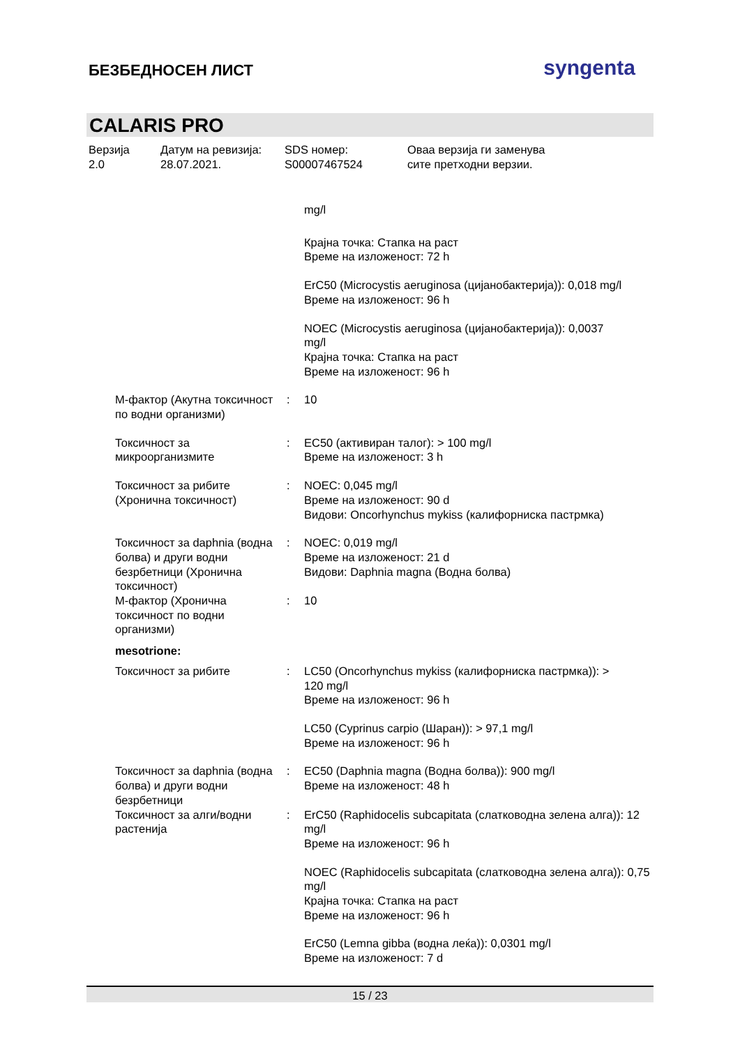БЕЗБЕДНОСЕН ЛИСТ
syngenta
CALARIS PRO
Верзија
2.0
Датум на ревизија:
28.07.2021.
SDS номер:
S00007467524
Оваа верзија ги заменува
сите претходни верзии.
mg/l
Крајна точка: Стапка на раст
Време на изложеност: 72 h
ErC50 (Microcystis aeruginosa (цијанобактерија)): 0,018 mg/l
Време на изложеност: 96 h
NOEC (Microcystis aeruginosa (цијанобактерија)): 0,0037
mg/l
Крајна точка: Стапка на раст
Време на изложеност: 96 h
М-фактор (Акутна токсичност по водни организми)
: 10
Токсичност за микроорганизмите
: EC50 (активиран талог): > 100 mg/l
Време на изложеност: 3 h
Токсичност за рибите (Хронична токсичност)
: NOEC: 0,045 mg/l
Време на изложеност: 90 d
Видови: Oncorhynchus mykiss (калифорниска пастрмка)
Токсичност за daphnia (водна болва) и други водни безрбетници (Хронична токсичност)
: NOEC: 0,019 mg/l
Време на изложеност: 21 d
Видови: Daphnia magna (Водна болва)
М-фактор (Хронична токсичност по водни организми)
: 10
mesotrione:
Токсичност за рибите : LC50 (Oncorhynchus mykiss (калифорниска пастрмка)): >
120 mg/l
Време на изложеност: 96 h
LC50 (Cyprinus carpio (Шаран)): > 97,1 mg/l
Време на изложеност: 96 h
Токсичност за daphnia (водна болва) и други водни безрбетници
: EC50 (Daphnia magna (Водна болва)): 900 mg/l
Време на изложеност: 48 h
Токсичност за алги/водни растенија
: ErC50 (Raphidocelis subcapitata (слатководна зелена алга)): 12 mg/l
Време на изложеност: 96 h
NOEC (Raphidocelis subcapitata (слатководна зелена алга)): 0,75 mg/l
Крајна точка: Стапка на раст
Време на изложеност: 96 h
ErC50 (Lemna gibba (водна леќа)): 0,0301 mg/l
Време на изложеност: 7 d
15 / 23